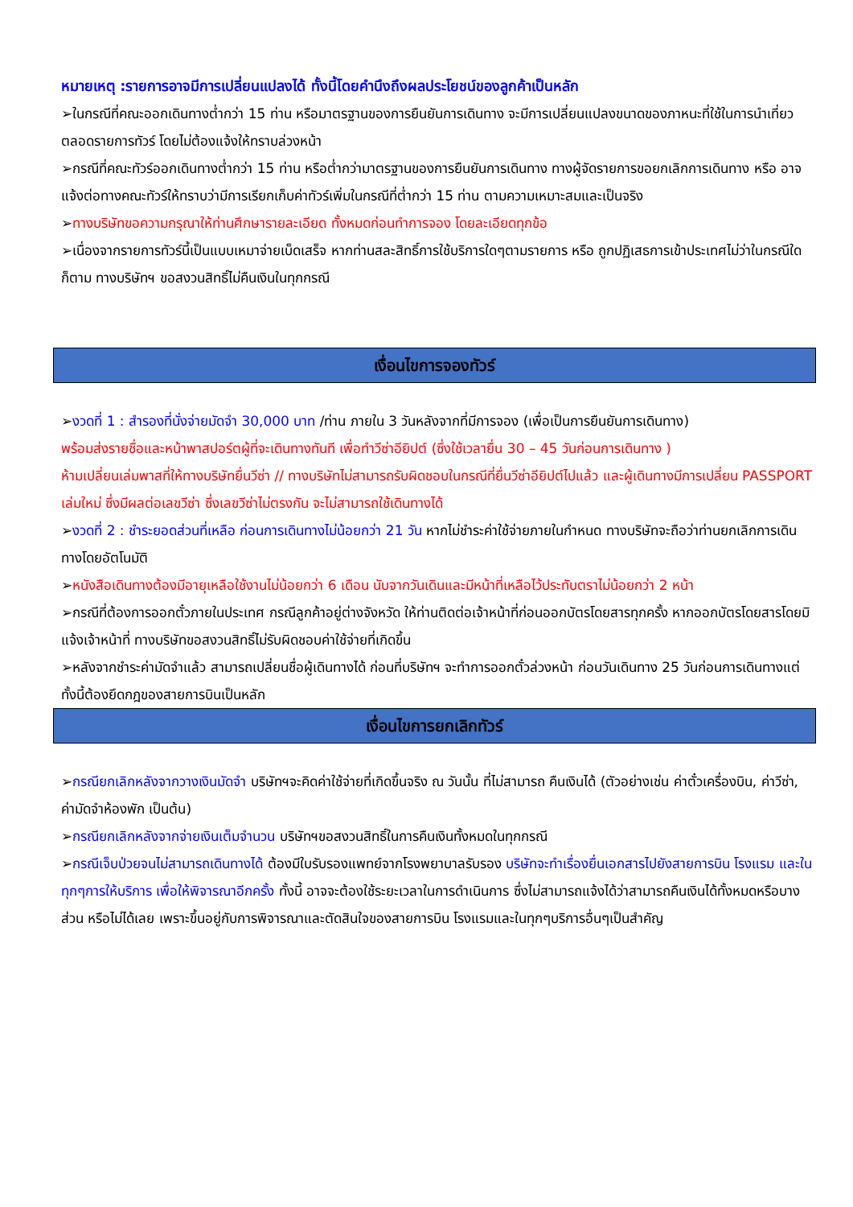หมายเหตุ :รายการอาจมีการเปลี่ยนแปลงได้ ทั้งนี้โดยคำนึงถึงผลประโยชน์ของลูกค้าเป็นหลัก
➢ในกรณีที่คณะออกเดินทางต่ำกว่า 15 ท่าน หรือมาตรฐานของการยืนยันการเดินทาง จะมีการเปลี่ยนแปลงขนาดของภาหนะที่ใช้ในการนำเที่ยว ตลอดรายการทัวร์ โดยไม่ต้องแจ้งให้ทราบล่วงหน้า
➢กรณีที่คณะทัวร์ออกเดินทางต่ำกว่า 15 ท่าน หรือต่ำกว่ามาตรฐานของการยืนยันการเดินทาง ทางผู้จัดรายการขอยกเลิกการเดินทาง หรือ อาจแจ้งต่อทางคณะทัวร์ให้ทราบว่ามีการเรียกเก็บค่าทัวร์เพิ่มในกรณีที่ต่ำกว่า 15 ท่าน ตามความเหมาะสมและเป็นจริง
➢ทางบริษัทขอความกรุณาให้ท่านศึกษารายละเอียด ทั้งหมดก่อนทำการจอง โดยละเอียดทุกข้อ
➢เนื่องจากรายการทัวร์นี้เป็นแบบเหมาจ่ายเบ็ดเสร็จ หากท่านสละสิทธิ์การใช้บริการใดๆตามรายการ หรือ ถูกปฏิเสธการเข้าประเทศไม่ว่าในกรณีใดก็ตาม ทางบริษัทฯ ขอสงวนสิทธิ์ไม่คืนเงินในทุกกรณี
เงื่อนไขการจองทัวร์
➢งวดที่ 1 : สำรองที่นั่งจ่ายมัดจำ 30,000 บาท /ท่าน ภายใน 3 วันหลังจากที่มีการจอง (เพื่อเป็นการยืนยันการเดินทาง)
พร้อมส่งรายชื่อและหน้าพาสปอร์ตผู้ที่จะเดินทางทันที เพื่อทำวีซ่าอียิปต์ (ซึ่งใช้เวลายื่น 30 – 45 วันก่อนการเดินทาง )
ห้ามเปลี่ยนเล่มพาสที่ให้ทางบริษัทยื่นวีซ่า // ทางบริษัทไม่สามารถรับผิดชอบในกรณีที่ยื่นวีซ่าอียิปต์ไปแล้ว และผู้เดินทางมีการเปลี่ยน PASSPORT เล่มใหม่ ซึ่งมีผลต่อเลขวีซ่า ซึ่งเลขวีซ่าไม่ตรงกัน จะไม่สามารถใช้เดินทางได้
➢งวดที่ 2 : ชำระยอดส่วนที่เหลือ ก่อนการเดินทางไม่น้อยกว่า 21 วัน หากไม่ชำระค่าใช้จ่ายภายในกำหนด ทางบริษัทจะถือว่าท่านยกเลิกการเดินทางโดยอัตโนมัติ
➢หนังสือเดินทางต้องมีอายุเหลือใช้งานไม่น้อยกว่า 6 เดือน นับจากวันเดินและมีหน้าที่เหลือไว้ประทับตราไม่น้อยกว่า 2 หน้า
➢กรณีที่ต้องการออกตั๋วภายในประเทศ กรณีลูกค้าอยู่ต่างจังหวัด ให้ท่านติดต่อเจ้าหน้าที่ก่อนออกบัตรโดยสารทุกครั้ง หากออกบัตรโดยสารโดยมิแจ้งเจ้าหน้าที่ ทางบริษัทขอสงวนสิทธิ์ไม่รับผิดชอบค่าใช้จ่ายที่เกิดขึ้น
➢หลังจากชำระค่ามัดจำแล้ว สามารถเปลี่ยนชื่อผู้เดินทางได้ ก่อนที่บริษัทฯ จะทำการออกตั๋วล่วงหน้า ก่อนวันเดินทาง 25 วันก่อนการเดินทางแต่ทั้งนี้ต้องยึดกฎของสายการบินเป็นหลัก
เงื่อนไขการยกเลิกทัวร์
➢กรณียกเลิกหลังจากวางเงินมัดจำ บริษัทฯจะคิดค่าใช้จ่ายที่เกิดขึ้นจริง ณ วันนั้น ที่ไม่สามารถ คืนเงินได้ (ตัวอย่างเช่น ค่าตั๋วเครื่องบิน, ค่าวีซ่า, ค่ามัดจำห้องพัก เป็นต้น)
➢กรณียกเลิกหลังจากจ่ายเงินเต็มจำนวน บริษัทฯขอสงวนสิทธิ์ในการคืนเงินทั้งหมดในทุกกรณี
➢กรณีเจ็บป่วยจนไม่สามารถเดินทางได้ ต้องมีใบรับรองแพทย์จากโรงพยาบาลรับรอง บริษัทจะทำเรื่องยื่นเอกสารไปยังสายการบิน โรงแรม และในทุกๆการให้บริการ เพื่อให้พิจารณาอีกครั้ง ทั้งนี้ อาจจะต้องใช้ระยะเวลาในการดำเนินการ ซึ่งไม่สามารถแจ้งได้ว่าสามารถคืนเงินได้ทั้งหมดหรือบางส่วน หรือไม่ได้เลย เพราะขึ้นอยู่กับการพิจารณาและตัดสินใจของสายการบิน โรงแรมและในทุกๆบริการอื่นๆเป็นสำคัญ